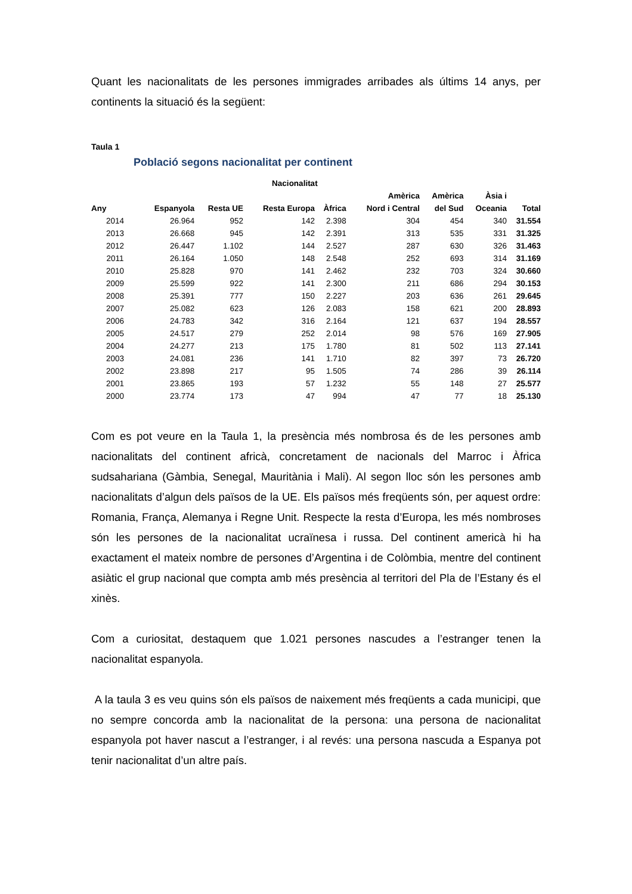Quant les nacionalitats de les persones immigrades arribades als últims 14 anys, per continents la situació és la següent:
Taula 1
Població segons nacionalitat per continent
| | | | Nacionalitat | | | | | |
| --- | --- | --- | --- | --- | --- | --- | --- | --- |
| | | | | | Amèrica | Amèrica | Àsia i | |
| Any | Espanyola | Resta UE | Resta Europa | Àfrica | Nord i Central | del Sud | Oceania | Total |
| 2014 | 26.964 | 952 | 142 | 2.398 | 304 | 454 | 340 | 31.554 |
| 2013 | 26.668 | 945 | 142 | 2.391 | 313 | 535 | 331 | 31.325 |
| 2012 | 26.447 | 1.102 | 144 | 2.527 | 287 | 630 | 326 | 31.463 |
| 2011 | 26.164 | 1.050 | 148 | 2.548 | 252 | 693 | 314 | 31.169 |
| 2010 | 25.828 | 970 | 141 | 2.462 | 232 | 703 | 324 | 30.660 |
| 2009 | 25.599 | 922 | 141 | 2.300 | 211 | 686 | 294 | 30.153 |
| 2008 | 25.391 | 777 | 150 | 2.227 | 203 | 636 | 261 | 29.645 |
| 2007 | 25.082 | 623 | 126 | 2.083 | 158 | 621 | 200 | 28.893 |
| 2006 | 24.783 | 342 | 316 | 2.164 | 121 | 637 | 194 | 28.557 |
| 2005 | 24.517 | 279 | 252 | 2.014 | 98 | 576 | 169 | 27.905 |
| 2004 | 24.277 | 213 | 175 | 1.780 | 81 | 502 | 113 | 27.141 |
| 2003 | 24.081 | 236 | 141 | 1.710 | 82 | 397 | 73 | 26.720 |
| 2002 | 23.898 | 217 | 95 | 1.505 | 74 | 286 | 39 | 26.114 |
| 2001 | 23.865 | 193 | 57 | 1.232 | 55 | 148 | 27 | 25.577 |
| 2000 | 23.774 | 173 | 47 | 994 | 47 | 77 | 18 | 25.130 |
Com es pot veure en la Taula 1, la presència més nombrosa és de les persones amb nacionalitats del continent africà, concretament de nacionals del Marroc i Àfrica sudsahariana (Gàmbia, Senegal, Mauritània i Mali). Al segon lloc són les persones amb nacionalitats d’algun dels països de la UE. Els països més freqüents són, per aquest ordre: Romania, França, Alemanya i Regne Unit. Respecte la resta d’Europa, les més nombroses són les persones de la nacionalitat ucraïnesa i russa. Del continent americà hi ha exactament el mateix nombre de persones d’Argentina i de Colòmbia, mentre del continent asiàtic el grup nacional que compta amb més presència al territori del Pla de l’Estany és el xinès.
Com a curiositat, destaquem que 1.021 persones nascudes a l’estranger tenen la nacionalitat espanyola.
A la taula 3 es veu quins són els països de naixement més freqüents a cada municipi, que no sempre concorda amb la nacionalitat de la persona: una persona de nacionalitat espanyola pot haver nascut a l’estranger, i al revés: una persona nascuda a Espanya pot tenir nacionalitat d’un altre país.